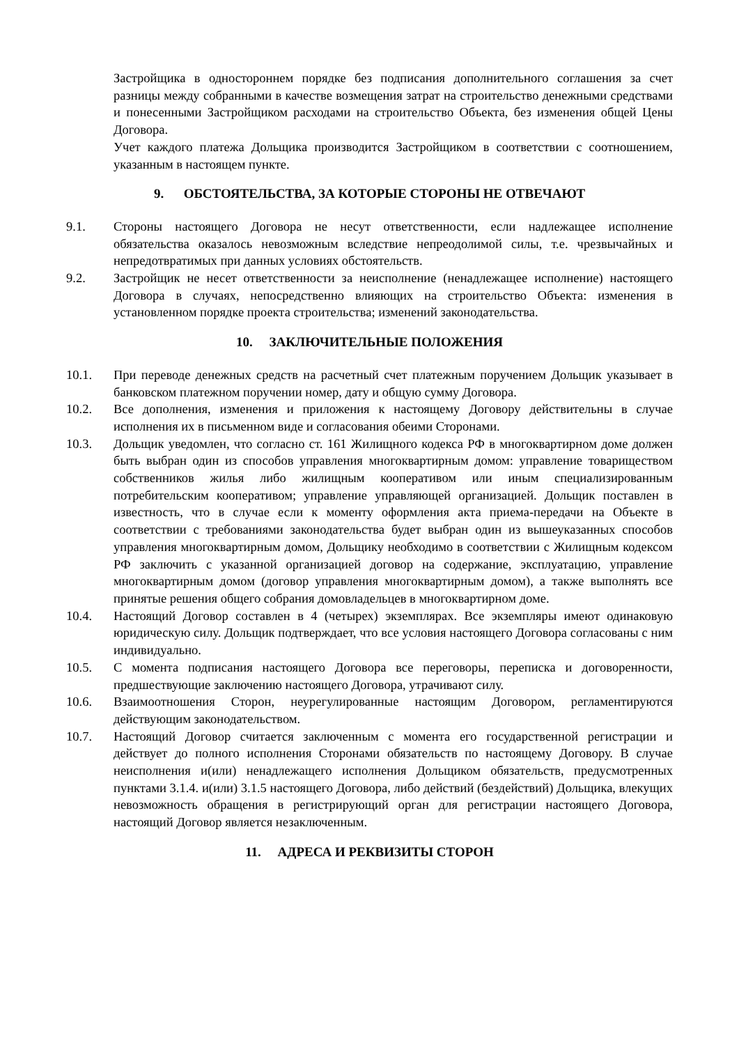Застройщика в одностороннем порядке без подписания дополнительного соглашения за счет разницы между собранными в качестве возмещения затрат на строительство денежными средствами и понесенными Застройщиком расходами на строительство Объекта, без изменения общей Цены Договора.
Учет каждого платежа Дольщика производится Застройщиком в соответствии с соотношением, указанным в настоящем пункте.
9. ОБСТОЯТЕЛЬСТВА, ЗА КОТОРЫЕ СТОРОНЫ НЕ ОТВЕЧАЮТ
9.1. Стороны настоящего Договора не несут ответственности, если надлежащее исполнение обязательства оказалось невозможным вследствие непреодолимой силы, т.е. чрезвычайных и непредотвратимых при данных условиях обстоятельств.
9.2. Застройщик не несет ответственности за неисполнение (ненадлежащее исполнение) настоящего Договора в случаях, непосредственно влияющих на строительство Объекта: изменения в установленном порядке проекта строительства; изменений законодательства.
10. ЗАКЛЮЧИТЕЛЬНЫЕ ПОЛОЖЕНИЯ
10.1. При переводе денежных средств на расчетный счет платежным поручением Дольщик указывает в банковском платежном поручении номер, дату и общую сумму Договора.
10.2. Все дополнения, изменения и приложения к настоящему Договору действительны в случае исполнения их в письменном виде и согласования обеими Сторонами.
10.3. Дольщик уведомлен, что согласно ст. 161 Жилищного кодекса РФ в многоквартирном доме должен быть выбран один из способов управления многоквартирным домом: управление товариществом собственников жилья либо жилищным кооперативом или иным специализированным потребительским кооперативом; управление управляющей организацией. Дольщик поставлен в известность, что в случае если к моменту оформления акта приема-передачи на Объекте в соответствии с требованиями законодательства будет выбран один из вышеуказанных способов управления многоквартирным домом, Дольщику необходимо в соответствии с Жилищным кодексом РФ заключить с указанной организацией договор на содержание, эксплуатацию, управление многоквартирным домом (договор управления многоквартирным домом), а также выполнять все принятые решения общего собрания домовладельцев в многоквартирном доме.
10.4. Настоящий Договор составлен в 4 (четырех) экземплярах. Все экземпляры имеют одинаковую юридическую силу. Дольщик подтверждает, что все условия настоящего Договора согласованы с ним индивидуально.
10.5. С момента подписания настоящего Договора все переговоры, переписка и договоренности, предшествующие заключению настоящего Договора, утрачивают силу.
10.6. Взаимоотношения Сторон, неурегулированные настоящим Договором, регламентируются действующим законодательством.
10.7. Настоящий Договор считается заключенным с момента его государственной регистрации и действует до полного исполнения Сторонами обязательств по настоящему Договору. В случае неисполнения и(или) ненадлежащего исполнения Дольщиком обязательств, предусмотренных пунктами 3.1.4. и(или) 3.1.5 настоящего Договора, либо действий (бездействий) Дольщика, влекущих невозможность обращения в регистрирующий орган для регистрации настоящего Договора, настоящий Договор является незаключенным.
11. АДРЕСА И РЕКВИЗИТЫ СТОРОН